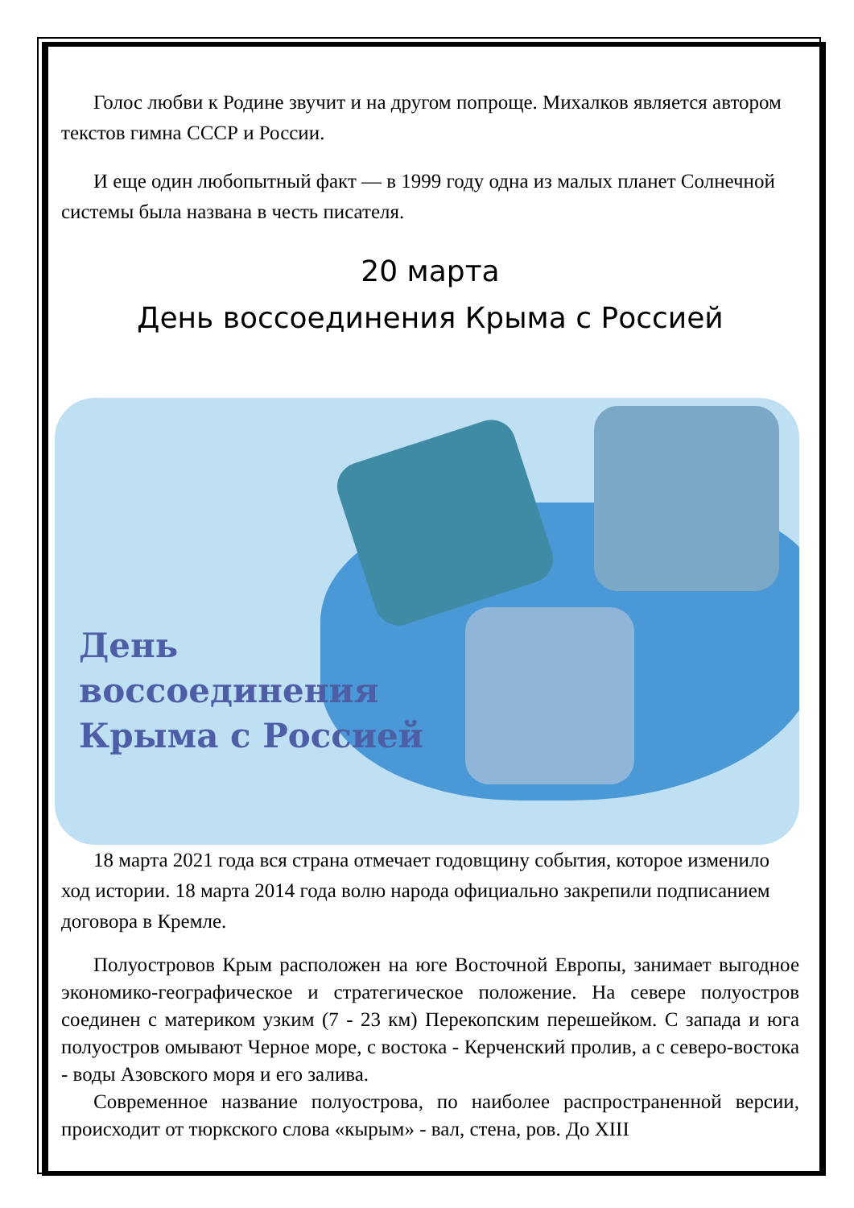Голос любви к Родине звучит и на другом попроще. Михалков является автором текстов гимна СССР и России.
И еще один любопытный факт — в 1999 году одна из малых планет Солнечной системы была названа в честь писателя.
20 марта
День воссоединения Крыма с Россией
День
воссоединения
Крыма с Россией
18 марта 2021 года вся страна отмечает годовщину события, которое изменило ход истории. 18 марта 2014 года волю народа официально закрепили подписанием договора в Кремле.
Полуостровов Крым расположен на юге Восточной Европы, занимает выгодное экономико-географическое и стратегическое положение. На севере полуостров соединен с материком узким (7 - 23 км) Перекопским перешейком. С запада и юга полуостров омывают Черное море, с востока - Керченский пролив, а с северо-востока - воды Азовского моря и его залива.
Современное название полуострова, по наиболее распространенной версии, происходит от тюркского слова «кырым» - вал, стена, ров. До XIII